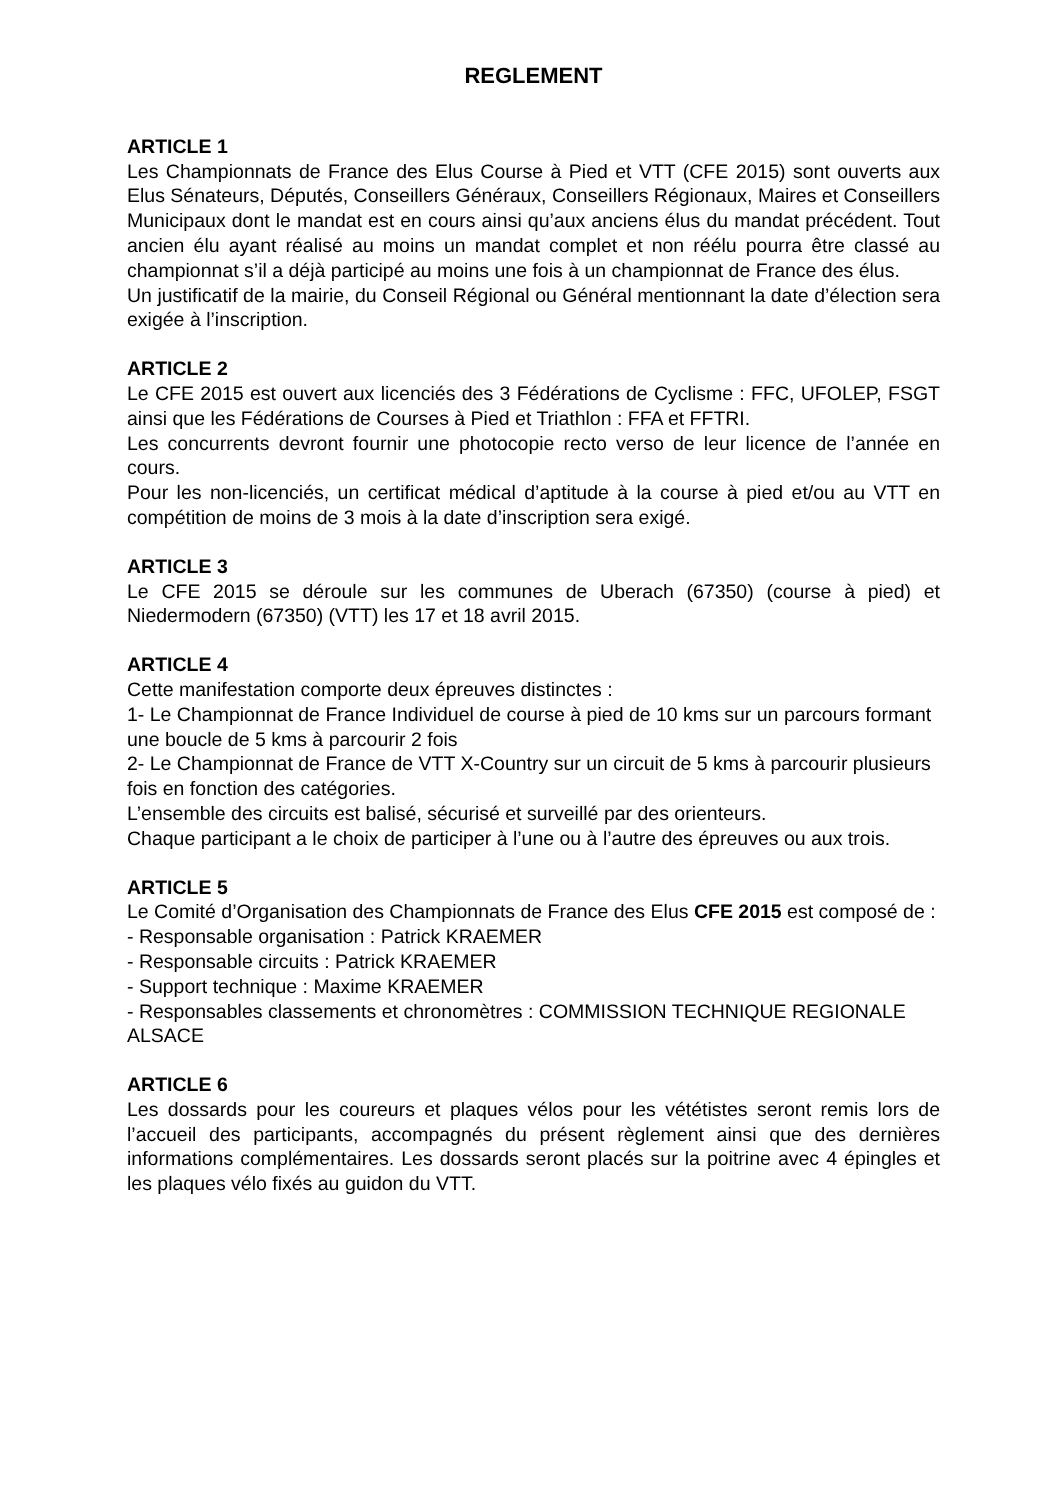REGLEMENT
ARTICLE 1
Les Championnats de France des Elus Course à Pied et VTT (CFE 2015) sont ouverts aux Elus Sénateurs, Députés, Conseillers Généraux, Conseillers Régionaux, Maires et Conseillers Municipaux dont le mandat est en cours ainsi qu’aux anciens élus du mandat précédent. Tout ancien élu ayant réalisé au moins un mandat complet et non réélu pourra être classé au championnat s’il a déjà participé au moins une fois à un championnat de France des élus.
Un justificatif de la mairie, du Conseil Régional ou Général mentionnant la date d’élection sera exigée à l’inscription.
ARTICLE 2
Le CFE 2015 est ouvert aux licenciés des 3 Fédérations de Cyclisme : FFC, UFOLEP, FSGT ainsi que les Fédérations de Courses à Pied et Triathlon : FFA et FFTRI.
Les concurrents devront fournir une photocopie recto verso de leur licence de l’année en cours.
Pour les non-licenciés, un certificat médical d’aptitude à la course à pied et/ou au VTT en compétition de moins de 3 mois à la date d’inscription sera exigé.
ARTICLE 3
Le CFE 2015 se déroule sur les communes de Uberach (67350) (course à pied) et Niedermodern (67350) (VTT) les 17 et 18 avril 2015.
ARTICLE 4
Cette manifestation comporte deux épreuves distinctes :
1- Le Championnat de France Individuel de course à pied de 10 kms sur un parcours formant une boucle de 5 kms à parcourir 2 fois
2- Le Championnat de France de VTT X-Country sur un circuit de 5 kms à parcourir plusieurs fois en fonction des catégories.
L’ensemble des circuits est balisé, sécurisé et surveillé par des orienteurs.
Chaque participant a le choix de participer à l’une ou à l’autre des épreuves ou aux trois.
ARTICLE 5
Le Comité d’Organisation des Championnats de France des Elus CFE 2015 est composé de :
- Responsable organisation : Patrick KRAEMER
- Responsable circuits : Patrick KRAEMER
- Support technique : Maxime KRAEMER
- Responsables classements et chronomètres : COMMISSION TECHNIQUE REGIONALE ALSACE
ARTICLE 6
Les dossards pour les coureurs et plaques vélos pour les vététistes seront remis lors de l’accueil des participants, accompagnés du présent règlement ainsi que des dernières informations complémentaires. Les dossards seront placés sur la poitrine avec 4 épingles et les plaques vélo fixés au guidon du VTT.